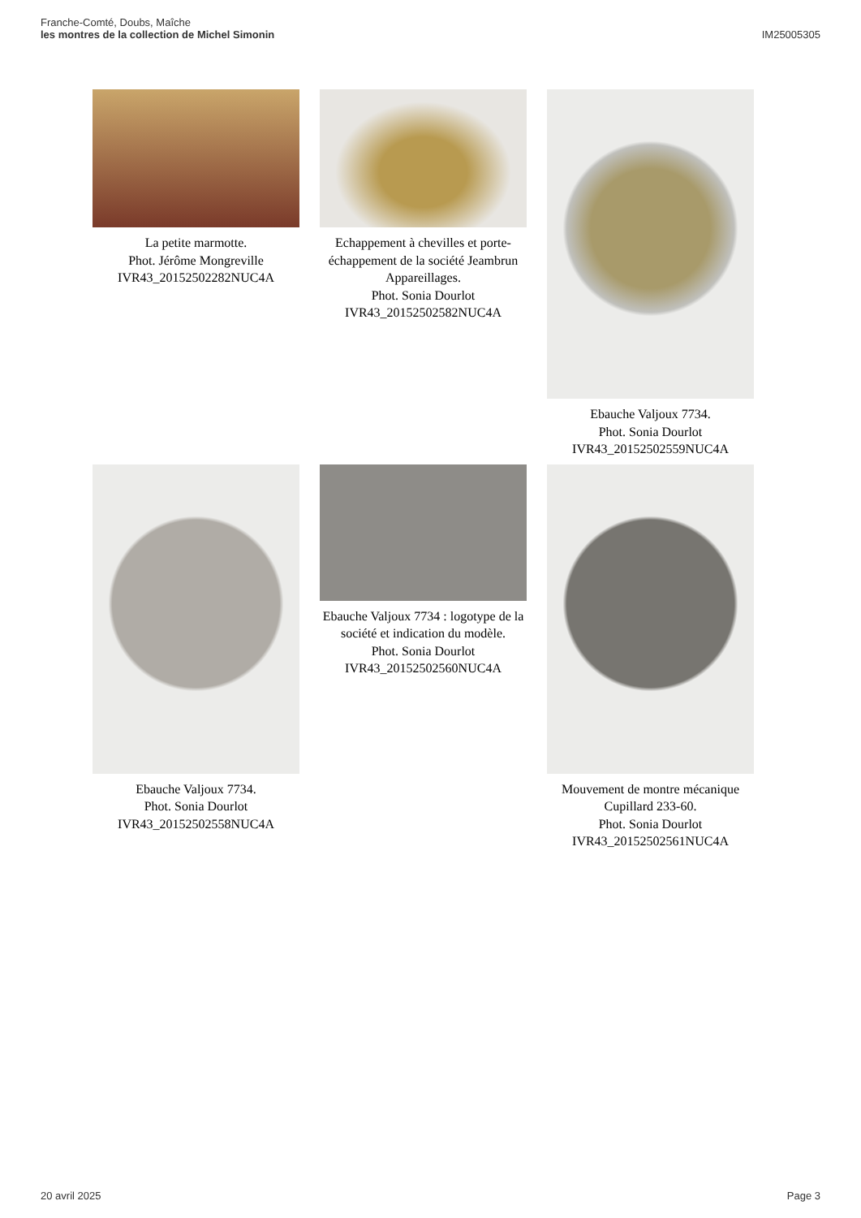Franche-Comté, Doubs, Maîche
les montres de la collection de Michel Simonin
IM25005305
La petite marmotte.
Phot. Jérôme Mongreville
IVR43_20152502282NUC4A
Echappement à chevilles et porte-échappement de la société Jeambrun Appareillages.
Phot. Sonia Dourlot
IVR43_20152502582NUC4A
Ebauche Valjoux 7734.
Phot. Sonia Dourlot
IVR43_20152502559NUC4A
Ebauche Valjoux 7734.
Phot. Sonia Dourlot
IVR43_20152502558NUC4A
Ebauche Valjoux 7734 : logotype de la société et indication du modèle.
Phot. Sonia Dourlot
IVR43_20152502560NUC4A
Mouvement de montre mécanique Cupillard 233-60.
Phot. Sonia Dourlot
IVR43_20152502561NUC4A
20 avril 2025 Page 3